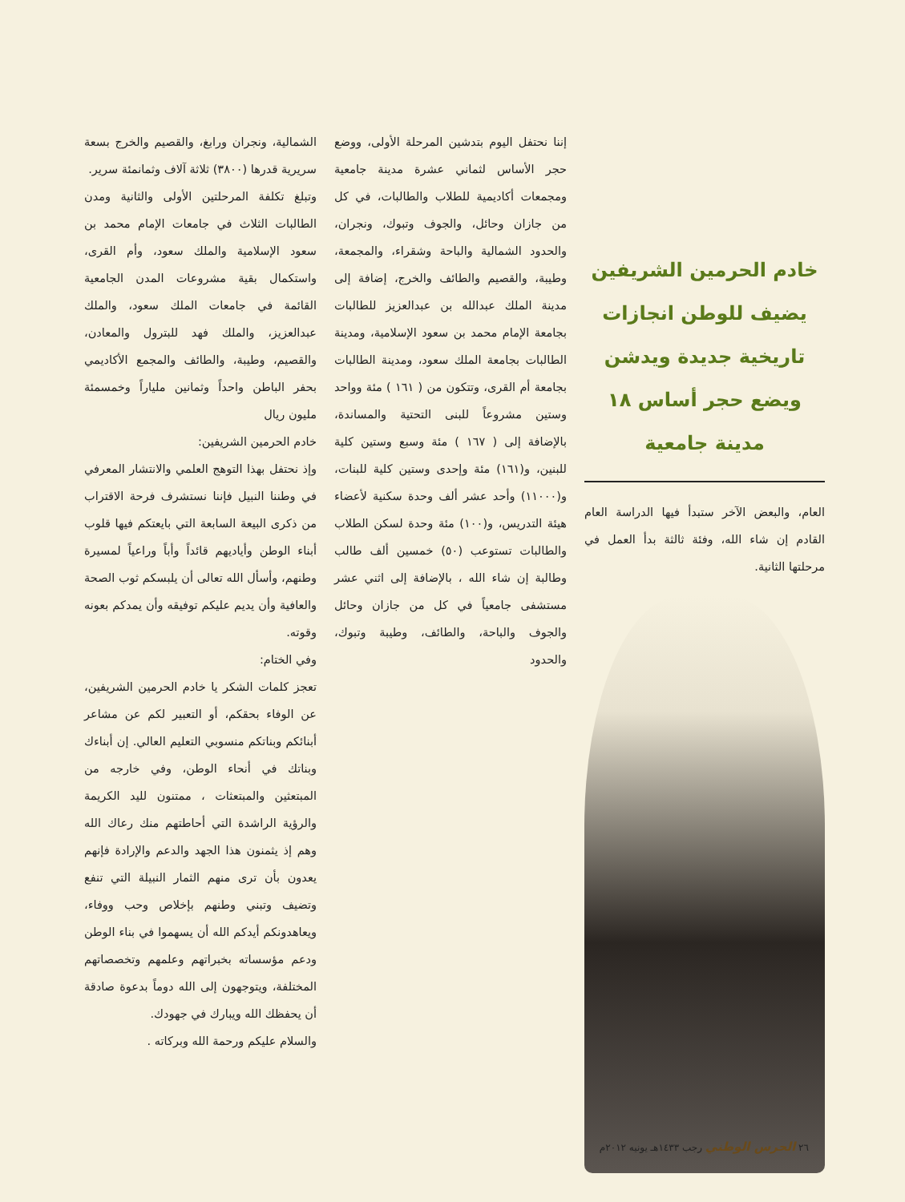خادم الحرمين الشريفين يضيف للوطن انجازات تاريخية جديدة ويدشن ويضع حجر أساس ١٨ مدينة جامعية
العام، والبعض الآخر ستبدأ فيها الدراسة العام القادم إن شاء الله، وفئة ثالثة بدأ العمل في مرحلتها الثانية.
إننا نحتفل اليوم بتدشين المرحلة الأولى، ووضع حجر الأساس لثماني عشرة مدينة جامعية ومجمعات أكاديمية للطلاب والطالبات، في كل من جازان وحائل، والجوف وتبوك، ونجران، والحدود الشمالية والباحة وشقراء، والمجمعة، وطيبة، والقصيم والطائف والخرج، إضافة إلى مدينة الملك عبدالله بن عبدالعزيز للطالبات بجامعة الإمام محمد بن سعود الإسلامية، ومدينة الطالبات بجامعة الملك سعود، ومدينة الطالبات بجامعة أم القرى، وتتكون من ( ١٦١ ) مئة وواحد وستين مشروعاً للبنى التحتية والمساندة، بالإضافة إلى ( ١٦٧ ) مئة وسبع وستين كلية للبنين، و(١٦١) مئة وإحدى وستين كلية للبنات، و(١١٠٠٠) وأحد عشر ألف وحدة سكنية لأعضاء هيئة التدريس، و(١٠٠) مئة وحدة لسكن الطلاب والطالبات تستوعب (٥٠) خمسين ألف طالب وطالبة إن شاء الله ، بالإضافة إلى اثني عشر مستشفى جامعياً في كل من جازان وحائل والجوف والباحة، والطائف، وطيبة وتبوك، والحدود
الشمالية، ونجران ورابغ، والقصيم والخرج بسعة سريرية قدرها (٣٨٠٠) ثلاثة آلاف وثمانمئة سرير.
وتبلغ تكلفة المرحلتين الأولى والثانية ومدن الطالبات الثلاث في جامعات الإمام محمد بن سعود الإسلامية والملك سعود، وأم القرى، واستكمال بقية مشروعات المدن الجامعية القائمة في جامعات الملك سعود، والملك عبدالعزيز، والملك فهد للبترول والمعادن، والقصيم، وطيبة، والطائف والمجمع الأكاديمي بحفر الباطن واحداً وثمانين ملياراً وخمسمئة مليون ريال
خادم الحرمين الشريفين:
وإذ نحتفل بهذا التوهج العلمي والانتشار المعرفي في وطننا النبيل فإننا نستشرف فرحة الاقتراب من ذكرى البيعة السابعة التي بايعتكم فيها قلوب أبناء الوطن وأياديهم قائداً وأباً وراعياً لمسيرة وطنهم، وأسأل الله تعالى أن يلبسكم ثوب الصحة والعافية وأن يديم عليكم توفيقه وأن يمدكم بعونه وقوته.
وفي الختام:
تعجز كلمات الشكر يا خادم الحرمين الشريفين، عن الوفاء بحقكم، أو التعبير لكم عن مشاعر أبنائكم وبناتكم منسوبي التعليم العالي. إن أبناءك وبناتك في أنحاء الوطن، وفي خارجه من المبتعثين والمبتعثات ، ممتنون لليد الكريمة والرؤية الراشدة التي أحاطتهم منك رعاك الله وهم إذ يثمنون هذا الجهد والدعم والإرادة فإنهم يعدون بأن ترى منهم الثمار النبيلة التي تنفع وتضيف وتبني وطنهم بإخلاص وحب ووفاء، ويعاهدونكم أيدكم الله أن يسهموا في بناء الوطن ودعم مؤسساته بخبراتهم وعلمهم وتخصصاتهم المختلفة، ويتوجهون إلى الله دوماً بدعوة صادقة أن يحفظك الله ويبارك في جهودك.
والسلام عليكم ورحمة الله وبركاته .
٢٦ الحرس الوطني رجب ١٤٣٣هـ يونيه ٢٠١٢م